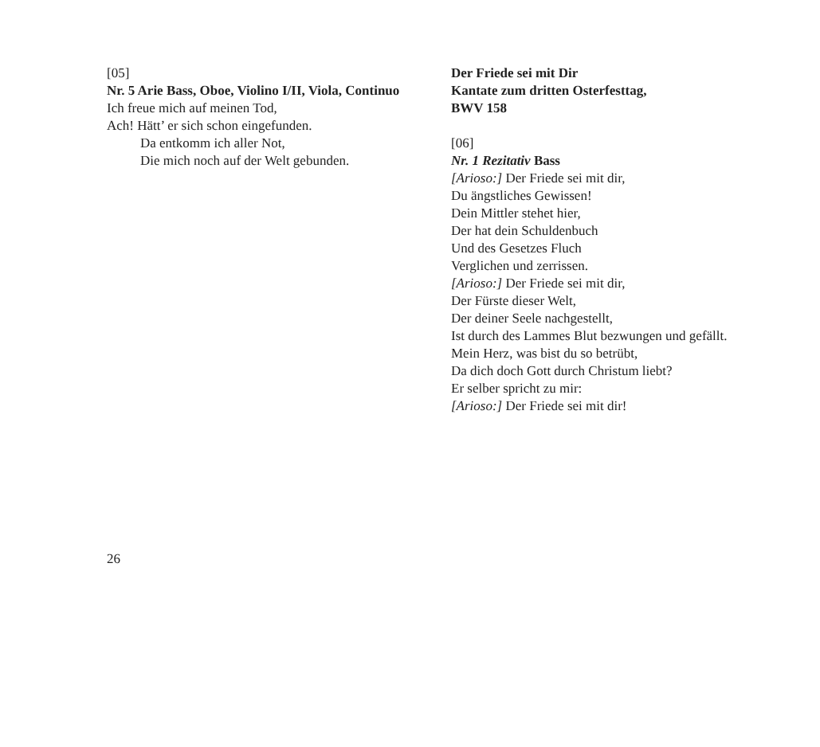[05]
Nr. 5 Arie Bass, Oboe, Violino I/II, Viola, Continuo
Ich freue mich auf meinen Tod,
Ach! Hätt’ er sich schon eingefunden.
Da entkomm ich aller Not,
Die mich noch auf der Welt gebunden.
Der Friede sei mit Dir
Kantate zum dritten Osterfesttag,
BWV 158
[06]
Nr. 1 Rezitativ Bass
[Arioso:] Der Friede sei mit dir,
Du ängstliches Gewissen!
Dein Mittler stehet hier,
Der hat dein Schuldenbuch
Und des Gesetzes Fluch
Verglichen und zerrissen.
[Arioso:] Der Friede sei mit dir,
Der Fürste dieser Welt,
Der deiner Seele nachgestellt,
Ist durch des Lammes Blut bezwungen und gefällt.
Mein Herz, was bist du so betrübt,
Da dich doch Gott durch Christum liebt?
Er selber spricht zu mir:
[Arioso:] Der Friede sei mit dir!
26